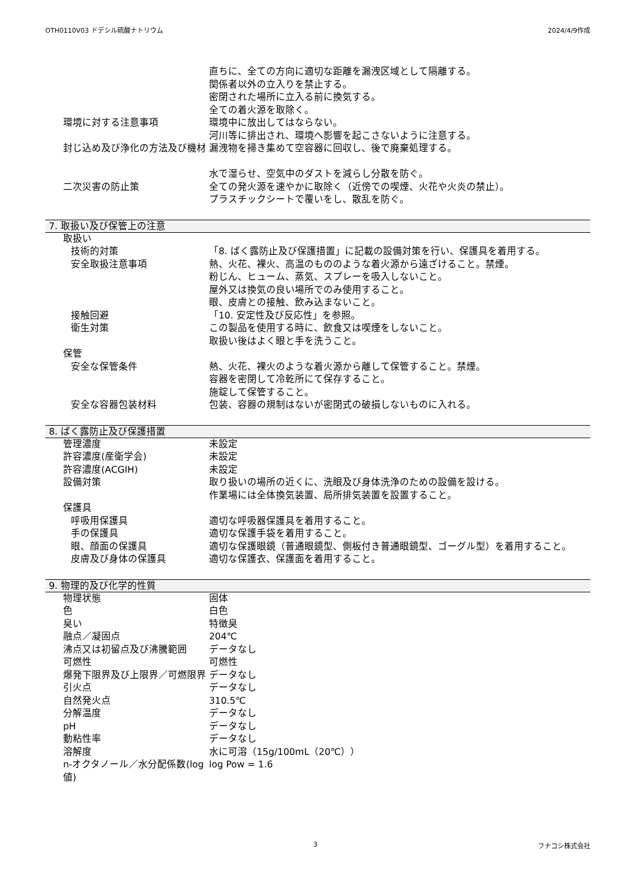OTH0110V03 ドデシル硫酸ナトリウム 2024/4/9作成
直ちに、全ての方向に適切な距離を漏洩区域として隔離する。
関係者以外の立入りを禁止する。
密閉された場所に立入る前に換気する。
全ての着火源を取除く。
環境に対する注意事項 環境中に放出してはならない。
河川等に排出され、環境へ影響を起こさないように注意する。
封じ込め及び浄化の方法及び機材 漏洩物を掃き集めて空容器に回収し、後で廃棄処理する。
水で湿らせ、空気中のダストを減らし分散を防ぐ。
二次災害の防止策 全ての発火源を速やかに取除く（近傍での喫煙、火花や火炎の禁止）。
プラスチックシートで覆いをし、散乱を防ぐ。
7. 取扱い及び保管上の注意
取扱い
技術的対策 「8. ばく露防止及び保護措置」に記載の設備対策を行い、保護具を着用する。
安全取扱注意事項 熱、火花、裸火、高温のもののような着火源から遠ざけること。禁煙。
粉じん、ヒューム、蒸気、スプレーを吸入しないこと。
屋外又は換気の良い場所でのみ使用すること。
眼、皮膚との接触、飲み込まないこと。
接触回避 「10. 安定性及び反応性」を参照。
衛生対策 この製品を使用する時に、飲食又は喫煙をしないこと。
取扱い後はよく眼と手を洗うこと。
保管
安全な保管条件 熱、火花、裸火のような着火源から離して保管すること。禁煙。
容器を密閉して冷乾所にて保存すること。
施錠して保管すること。
安全な容器包装材料 包装、容器の規制はないが密閉式の破損しないものに入れる。
8. ばく露防止及び保護措置
管理濃度 未設定
許容濃度(産衛学会) 未設定
許容濃度(ACGIH) 未設定
設備対策 取り扱いの場所の近くに、洗眼及び身体洗浄のための設備を設ける。
作業場には全体換気装置、局所排気装置を設置すること。
保護具
呼吸用保護具 適切な呼吸器保護具を着用すること。
手の保護具 適切な保護手袋を着用すること。
眼、顔面の保護具 適切な保護眼鏡（普通眼鏡型、側板付き普通眼鏡型、ゴーグル型）を着用すること。
皮膚及び身体の保護具 適切な保護衣、保護面を着用すること。
9. 物理的及び化学的性質
物理状態 固体
色 白色
臭い 特徴臭
融点／凝固点 204℃
沸点又は初留点及び沸騰範囲 データなし
可燃性 可燃性
爆発下限界及び上限界／可燃限界 データなし
引火点 データなし
自然発火点 310.5℃
分解温度 データなし
pH データなし
動粘性率 データなし
溶解度 水に可溶（15g/100mL（20℃））
n-オクタノール／水分配係数(log値) log Pow = 1.6
3 フナコシ株式会社